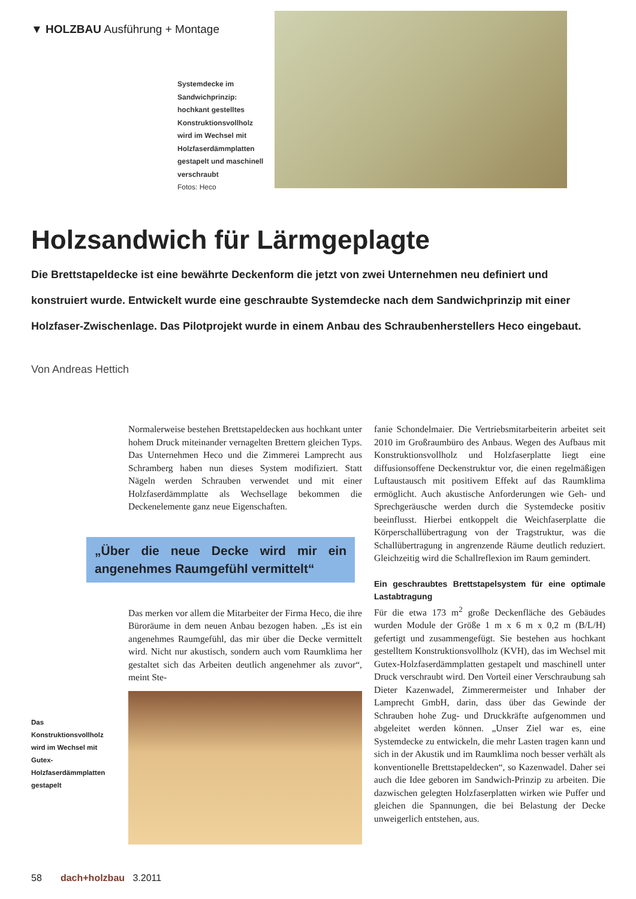▼ HOLZBAU Ausführung + Montage
Systemdecke im Sandwichprinzip: hochkant gestelltes Konstruktionsvollholz wird im Wechsel mit Holzfaserdämmplatten gestapelt und maschinell verschraubt
Fotos: Heco
Holzsandwich für Lärmgeplagte
Die Brettstapeldecke ist eine bewährte Deckenform die jetzt von zwei Unternehmen neu definiert und konstruiert wurde. Entwickelt wurde eine geschraubte Systemdecke nach dem Sandwichprinzip mit einer Holzfaser-Zwischenlage. Das Pilotprojekt wurde in einem Anbau des Schraubenherstellers Heco eingebaut.
Von Andreas Hettich
Normalerweise bestehen Brettstapeldecken aus hochkant unter hohem Druck miteinander vernagelten Brettern gleichen Typs. Das Unternehmen Heco und die Zimmerei Lamprecht aus Schramberg haben nun dieses System modifiziert. Statt Nägeln werden Schrauben verwendet und mit einer Holzfaserdämmplatte als Wechsellage bekommen die Deckenelemente ganz neue Eigenschaften.
„Über die neue Decke wird mir ein angenehmes Raumgefühl vermittelt“
Das merken vor allem die Mitarbeiter der Firma Heco, die ihre Büroräume in dem neuen Anbau bezogen haben. „Es ist ein angenehmes Raumgefühl, das mir über die Decke vermittelt wird. Nicht nur akustisch, sondern auch vom Raumklima her gestaltet sich das Arbeiten deutlich angenehmer als zuvor“, meint Ste-
Das Konstruktionsvollholz wird im Wechsel mit Gutex-Holzfaserdämmplatten gestapelt
fanie Schondelmaier. Die Vertriebsmitarbeiterin arbeitet seit 2010 im Großraumbüro des Anbaus. Wegen des Aufbaus mit Konstruktionsvollholz und Holzfaserplatte liegt eine diffusionsoffene Deckenstruktur vor, die einen regelmäßigen Luftaustausch mit positivem Effekt auf das Raumklima ermöglicht. Auch akustische Anforderungen wie Geh- und Sprechgeräusche werden durch die Systemdecke positiv beeinflusst. Hierbei entkoppelt die Weichfaserplatte die Körperschallübertragung von der Tragstruktur, was die Schallübertragung in angrenzende Räume deutlich reduziert. Gleichzeitig wird die Schallreflexion im Raum gemindert.
Ein geschraubtes Brettstapelsystem für eine optimale Lastabtragung
Für die etwa 173 m<sup>2</sup> große Deckenfläche des Gebäudes wurden Module der Größe 1 m x 6 m x 0,2 m (B/L/H) gefertigt und zusammengefügt. Sie bestehen aus hochkant gestelltem Konstruktionsvollholz (KVH), das im Wechsel mit Gutex-Holzfaserdämmplatten gestapelt und maschinell unter Druck verschraubt wird. Den Vorteil einer Verschraubung sah Dieter Kazenwadel, Zimmerermeister und Inhaber der Lamprecht GmbH, darin, dass über das Gewinde der Schrauben hohe Zug- und Druckkräfte aufgenommen und abgeleitet werden können. „Unser Ziel war es, eine Systemdecke zu entwickeln, die mehr Lasten tragen kann und sich in der Akustik und im Raumklima noch besser verhält als konventionelle Brettstapeldecken“, so Kazenwadel. Daher sei auch die Idee geboren im Sandwich-Prinzip zu arbeiten. Die dazwischen gelegten Holzfaserplatten wirken wie Puffer und gleichen die Spannungen, die bei Belastung der Decke unweigerlich entstehen, aus.
58 dach+holzbau 3.2011